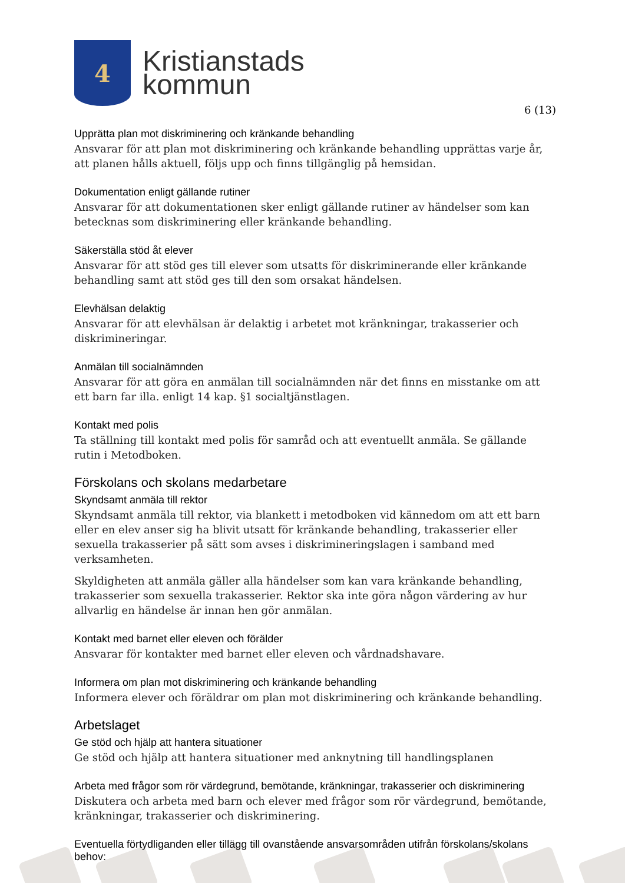4
Kristianstads
kommun
6 (13)
Upprätta plan mot diskriminering och kränkande behandling
Ansvarar för att plan mot diskriminering och kränkande behandling upprättas varje år, att planen hålls aktuell, följs upp och finns tillgänglig på hemsidan.
Dokumentation enligt gällande rutiner
Ansvarar för att dokumentationen sker enligt gällande rutiner av händelser som kan betecknas som diskriminering eller kränkande behandling.
Säkerställa stöd åt elever
Ansvarar för att stöd ges till elever som utsatts för diskriminerande eller kränkande behandling samt att stöd ges till den som orsakat händelsen.
Elevhälsan delaktig
Ansvarar för att elevhälsan är delaktig i arbetet mot kränkningar, trakasserier och diskrimineringar.
Anmälan till socialnämnden
Ansvarar för att göra en anmälan till socialnämnden när det finns en misstanke om att ett barn far illa. enligt 14 kap. §1 socialtjänstlagen.
Kontakt med polis
Ta ställning till kontakt med polis för samråd och att eventuellt anmäla. Se gällande rutin i Metodboken.
Förskolans och skolans medarbetare
Skyndsamt anmäla till rektor
Skyndsamt anmäla till rektor, via blankett i metodboken vid kännedom om att ett barn eller en elev anser sig ha blivit utsatt för kränkande behandling, trakasserier eller sexuella trakasserier på sätt som avses i diskrimineringslagen i samband med verksamheten.
Skyldigheten att anmäla gäller alla händelser som kan vara kränkande behandling, trakasserier som sexuella trakasserier. Rektor ska inte göra någon värdering av hur allvarlig en händelse är innan hen gör anmälan.
Kontakt med barnet eller eleven och förälder
Ansvarar för kontakter med barnet eller eleven och vårdnadshavare.
Informera om plan mot diskriminering och kränkande behandling
Informera elever och föräldrar om plan mot diskriminering och kränkande behandling.
Arbetslaget
Ge stöd och hjälp att hantera situationer
Ge stöd och hjälp att hantera situationer med anknytning till handlingsplanen
Arbeta med frågor som rör värdegrund, bemötande, kränkningar, trakasserier och diskriminering
Diskutera och arbeta med barn och elever med frågor som rör värdegrund, bemötande, kränkningar, trakasserier och diskriminering.
Eventuella förtydliganden eller tillägg till ovanstående ansvarsområden utifrån förskolans/skolans behov: